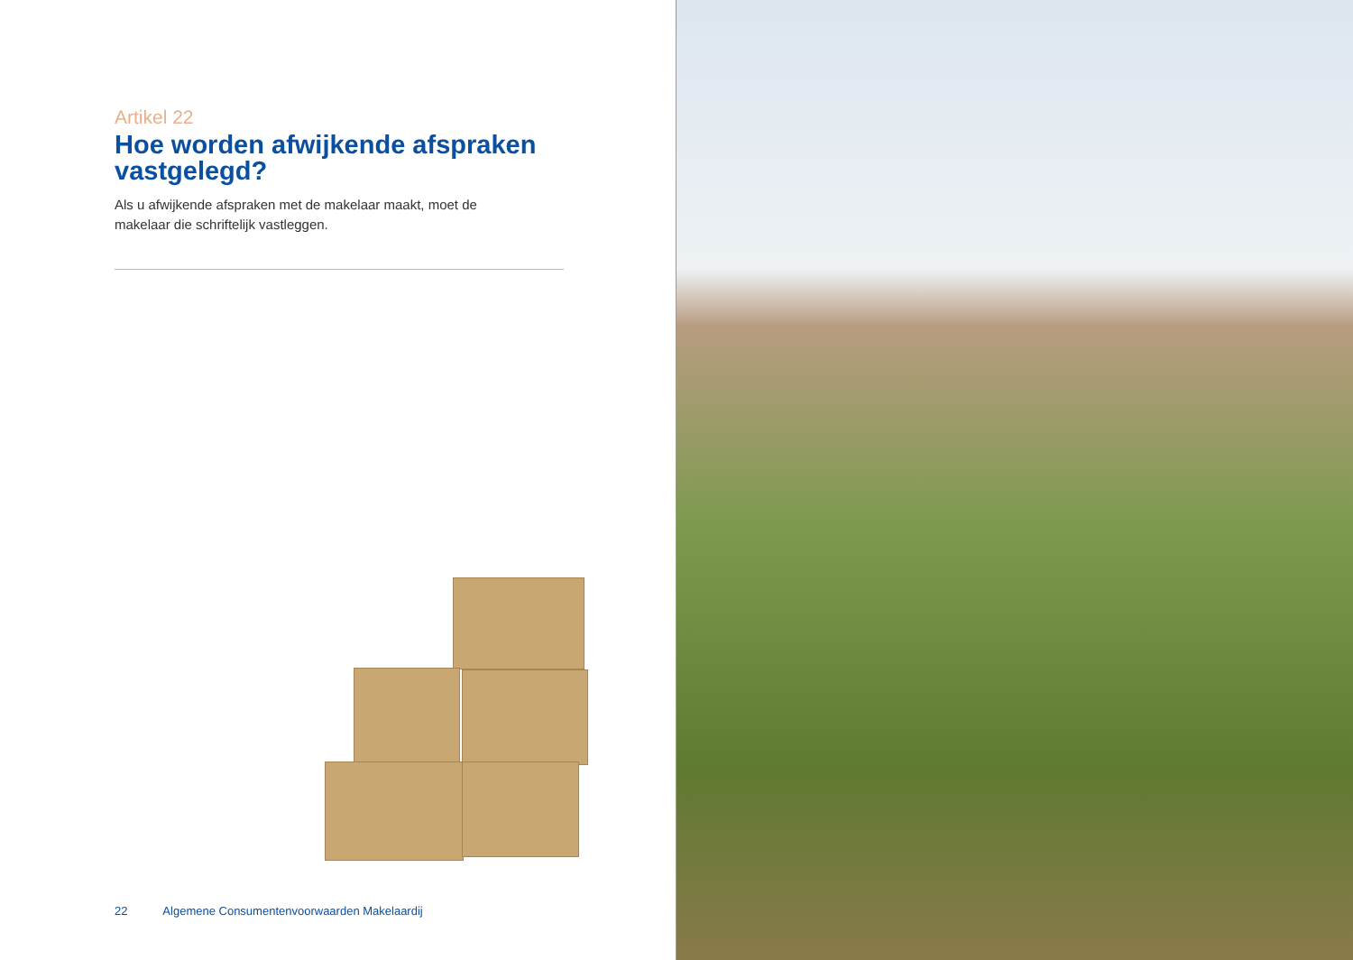Artikel 22
Hoe worden afwijkende afspraken vastgelegd?
Als u afwijkende afspraken met de makelaar maakt, moet de makelaar die schriftelijk vastleggen.
22 Algemene Consumentenvoorwaarden Makelaardij